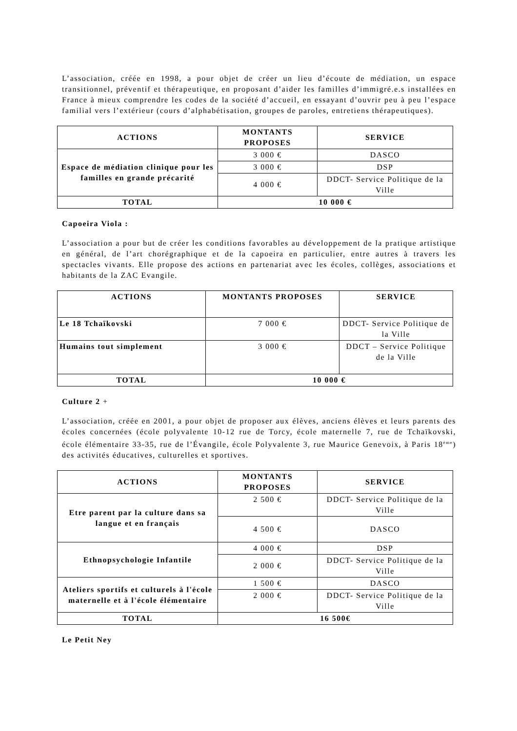L’association, créée en 1998, a pour objet de créer un lieu d’écoute de médiation, un espace transitionnel, préventif et thérapeutique, en proposant d’aider les familles d’immigré.e.s installées en France à mieux comprendre les codes de la société d’accueil, en essayant d’ouvrir peu à peu l’espace familial vers l’extérieur (cours d’alphabétisation, groupes de paroles, entretiens thérapeutiques).
| ACTIONS | MONTANTS PROPOSES | SERVICE |
| --- | --- | --- |
| Espace de médiation clinique pour les familles en grande précarité | 3 000 € | DASCO |
| | 3 000 € | DSP |
| | 4 000 € | DDCT- Service Politique de la Ville |
| TOTAL | 10 000 € | |
Capoeira Viola :
L’association a pour but de créer les conditions favorables au développement de la pratique artistique en général, de l’art chorégraphique et de la capoeira en particulier, entre autres à travers les spectacles vivants. Elle propose des actions en partenariat avec les écoles, collèges, associations et habitants de la ZAC Evangile.
| ACTIONS | MONTANTS PROPOSES | SERVICE |
| --- | --- | --- |
| Le 18 Tchaïkovski | 7 000 € | DDCT- Service Politique de la Ville |
| Humains tout simplement | 3 000 € | DDCT – Service Politique de la Ville |
| TOTAL | 10 000 € | |
Culture 2 +
L’association, créée en 2001, a pour objet de proposer aux élèves, anciens élèves et leurs parents des écoles concernées (école polyvalente 10-12 rue de Torcy, école maternelle 7, rue de Tchaïkovski, école élémentaire 33-35, rue de l’Évangile, école Polyvalente 3, rue Maurice Genevoix, à Paris 18<sup>ème</sup>) des activités éducatives, culturelles et sportives.
| ACTIONS | MONTANTS PROPOSES | SERVICE |
| --- | --- | --- |
| Etre parent par la culture dans sa langue et en français | 2 500 € | DDCT- Service Politique de la Ville |
| | 4 500 € | DASCO |
| Ethnopsychologie Infantile | 4 000 € | DSP |
| | 2 000 € | DDCT- Service Politique de la Ville |
| Ateliers sportifs et culturels à l'école maternelle et à l'école élémentaire | 1 500 € | DASCO |
| | 2 000 € | DDCT- Service Politique de la Ville |
| TOTAL | 16 500€ | |
Le Petit Ney